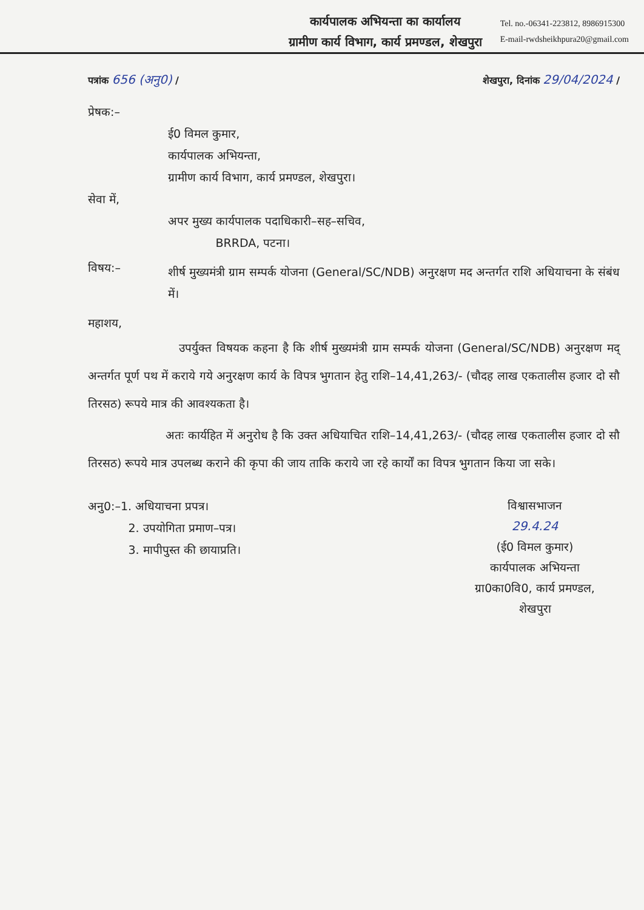कार्यपालक अभियन्ता का कार्यालय
ग्रामीण कार्य विभाग, कार्य प्रमण्डल, शेखपुरा
Tel. no.-06341-223812, 8986915300
E-mail-rwdsheikhpura20@gmail.com
पत्रांक 656 (अनु0) / शेखपुरा, दिनांक 29/04/2024 /
प्रेषक:–
ई0 विमल कुमार,
कार्यपालक अभियन्ता,
ग्रामीण कार्य विभाग, कार्य प्रमण्डल, शेखपुरा।
सेवा में,
अपर मुख्य कार्यपालक पदाधिकारी–सह–सचिव,
BRRDA, पटना।
विषय:–
शीर्ष मुख्यमंत्री ग्राम सम्पर्क योजना (General/SC/NDB) अनुरक्षण मद अन्तर्गत राशि अधियाचना के संबंध में।
महाशय,
उपर्युक्त विषयक कहना है कि शीर्ष मुख्यमंत्री ग्राम सम्पर्क योजना (General/SC/NDB) अनुरक्षण मद् अन्तर्गत पूर्ण पथ में कराये गये अनुरक्षण कार्य के विपत्र भुगतान हेतु राशि–14,41,263/- (चौदह लाख एकतालीस हजार दो सौ तिरसठ) रूपये मात्र की आवश्यकता है।
अतः कार्यहित में अनुरोध है कि उक्त अधियाचित राशि–14,41,263/- (चौदह लाख एकतालीस हजार दो सौ तिरसठ) रूपये मात्र उपलब्ध कराने की कृपा की जाय ताकि कराये जा रहे कार्यों का विपत्र भुगतान किया जा सके।
अनु0:–1. अधियाचना प्रपत्र।
2. उपयोगिता प्रमाण–पत्र।
3. मापीपुस्त की छायाप्रति।
विश्वासभाजन
29.4.24
(ई0 विमल कुमार)
कार्यपालक अभियन्ता
ग्रा0का0वि0, कार्य प्रमण्डल,
शेखपुरा